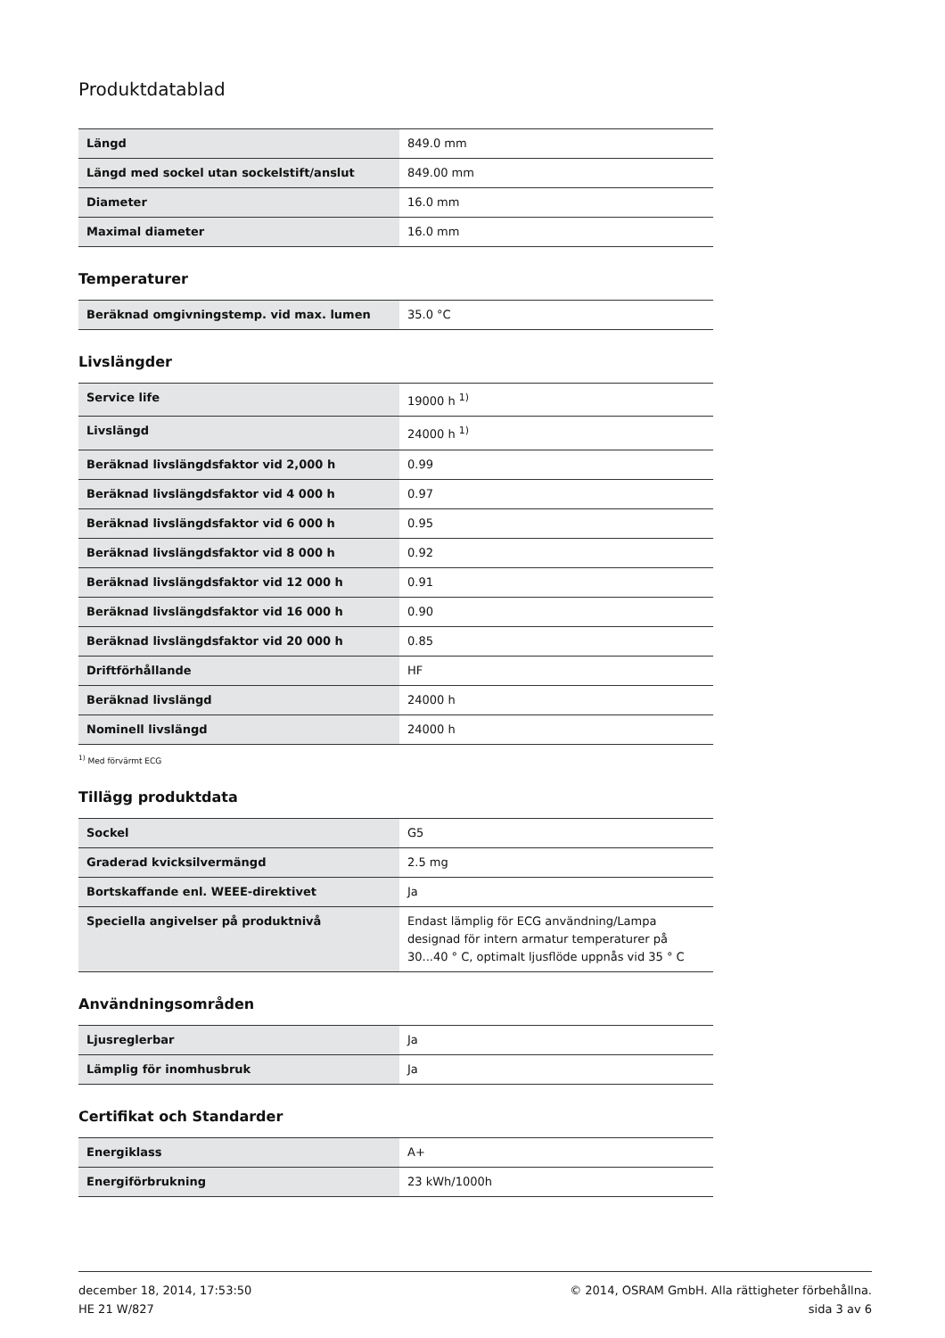Produktdatablad
| Längd | 849.0 mm |
| Längd med sockel utan sockelstift/anslut | 849.00 mm |
| Diameter | 16.0 mm |
| Maximal diameter | 16.0 mm |
Temperaturer
| Beräknad omgivningstemp. vid max. lumen | 35.0 °C |
Livslängder
| Service life | 19000 h <sup>1)</sup> |
| Livslängd | 24000 h <sup>1)</sup> |
| Beräknad livslängdsfaktor vid 2,000 h | 0.99 |
| Beräknad livslängdsfaktor vid 4 000 h | 0.97 |
| Beräknad livslängdsfaktor vid 6 000 h | 0.95 |
| Beräknad livslängdsfaktor vid 8 000 h | 0.92 |
| Beräknad livslängdsfaktor vid 12 000 h | 0.91 |
| Beräknad livslängdsfaktor vid 16 000 h | 0.90 |
| Beräknad livslängdsfaktor vid 20 000 h | 0.85 |
| Driftförhållande | HF |
| Beräknad livslängd | 24000 h |
| Nominell livslängd | 24000 h |
<sup>1)</sup> Med förvärmt ECG
Tillägg produktdata
| Sockel | G5 |
| Graderad kvicksilvermängd | 2.5 mg |
| Bortskaffande enl. WEEE-direktivet | Ja |
| Speciella angivelser på produktnivå | Endast lämplig för ECG användning/Lampa designad för intern armatur temperaturer på 30...40 ° C, optimalt ljusflöde uppnås vid 35 ° C |
Användningsområden
| Ljusreglerbar | Ja |
| Lämplig för inomhusbruk | Ja |
Certifikat och Standarder
| Energiklass | A+ |
| Energiförbrukning | 23 kWh/1000h |
december 18, 2014, 17:53:50
HE 21 W/827
© 2014, OSRAM GmbH. Alla rättigheter förbehållna.
sida 3 av 6